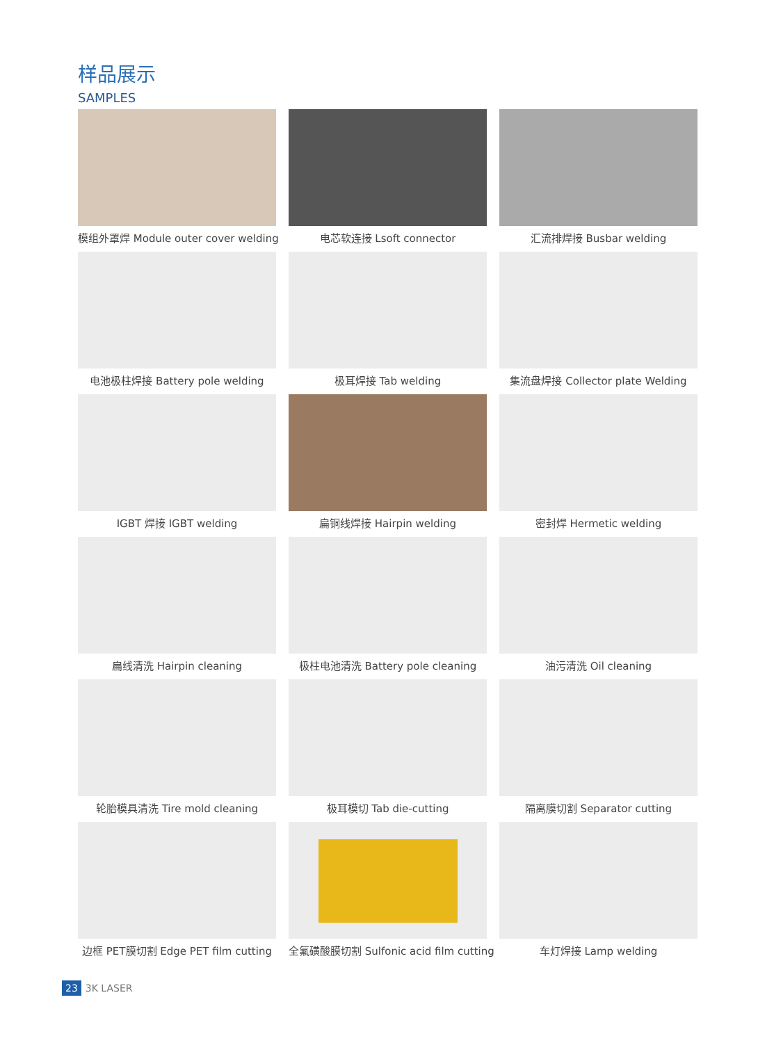样品展示
SAMPLES
模组外罩焊 Module outer cover welding
电芯软连接 Lsoft connector
汇流排焊接 Busbar welding
电池极柱焊接 Battery pole welding
极耳焊接 Tab welding
集流盘焊接 Collector plate Welding
IGBT 焊接 IGBT welding
扁铜线焊接 Hairpin welding
密封焊 Hermetic welding
扁线清洗 Hairpin cleaning
极柱电池清洗 Battery pole cleaning
油污清洗 Oil cleaning
轮胎模具清洗 Tire mold cleaning
极耳模切 Tab die-cutting
隔离膜切割 Separator cutting
边框 PET膜切割 Edge PET film cutting
全氟磺酸膜切割 Sulfonic acid film cutting
车灯焊接 Lamp welding
23 3K LASER